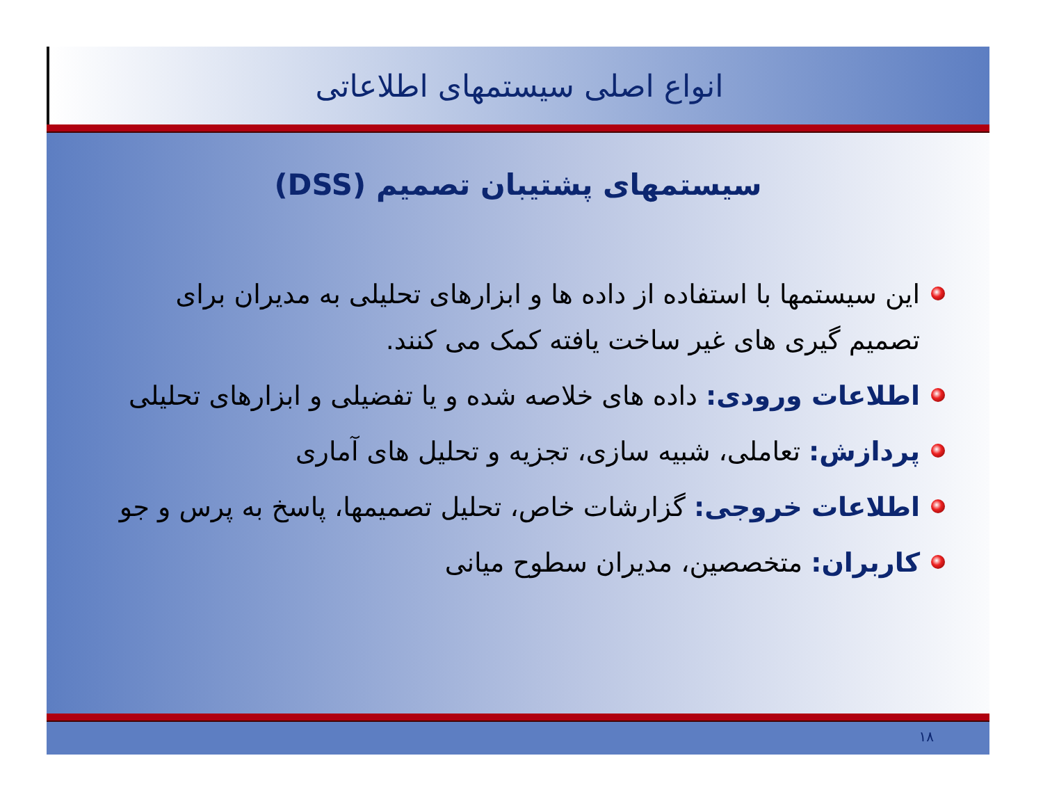انواع اصلی سیستمهای اطلاعاتی
سیستمهای پشتیبان تصمیم (DSS)
این سیستمها با استفاده از داده ها و ابزارهای تحلیلی به مدیران برای تصمیم گیری های غیر ساخت یافته کمک می کنند.
اطلاعات ورودی: داده های خلاصه شده و یا تفضیلی و ابزارهای تحلیلی
پردازش: تعاملی، شبیه سازی، تجزیه و تحلیل های آماری
اطلاعات خروجی: گزارشات خاص، تحلیل تصمیمها، پاسخ به پرس و جو
کاربران: متخصصین، مدیران سطوح میانی
۱۸